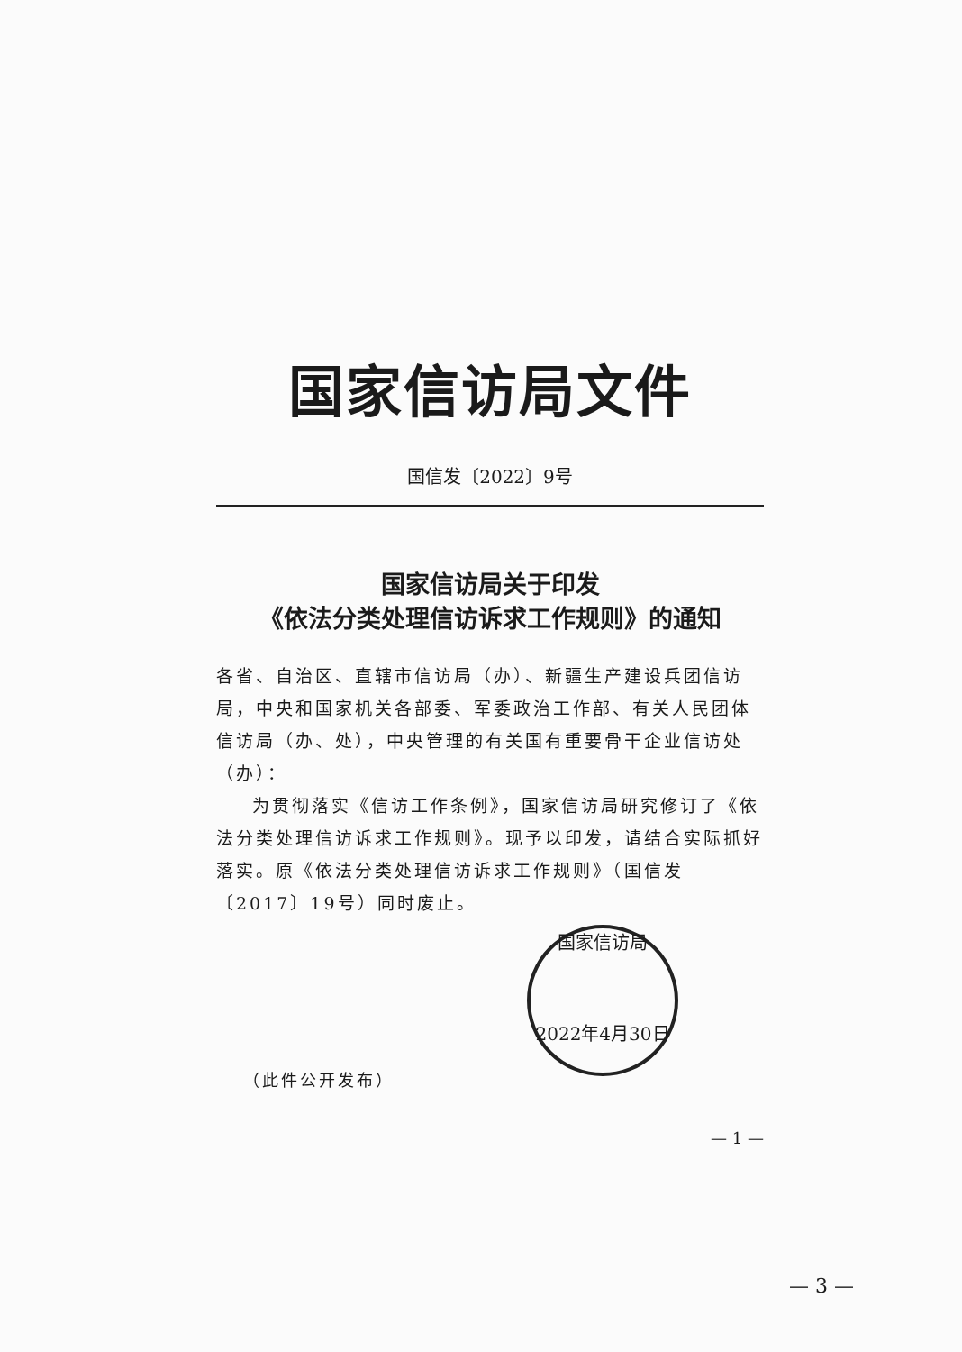国家信访局文件
国信发〔2022〕9号
国家信访局关于印发
《依法分类处理信访诉求工作规则》的通知
各省、自治区、直辖市信访局（办）、新疆生产建设兵团信访局，中央和国家机关各部委、军委政治工作部、有关人民团体信访局（办、处），中央管理的有关国有重要骨干企业信访处（办）：
为贯彻落实《信访工作条例》，国家信访局研究修订了《依法分类处理信访诉求工作规则》。现予以印发，请结合实际抓好落实。原《依法分类处理信访诉求工作规则》（国信发〔2017〕19号）同时废止。
国家信访局
2022年4月30日
（此件公开发布）
— 1 —
— 3 —